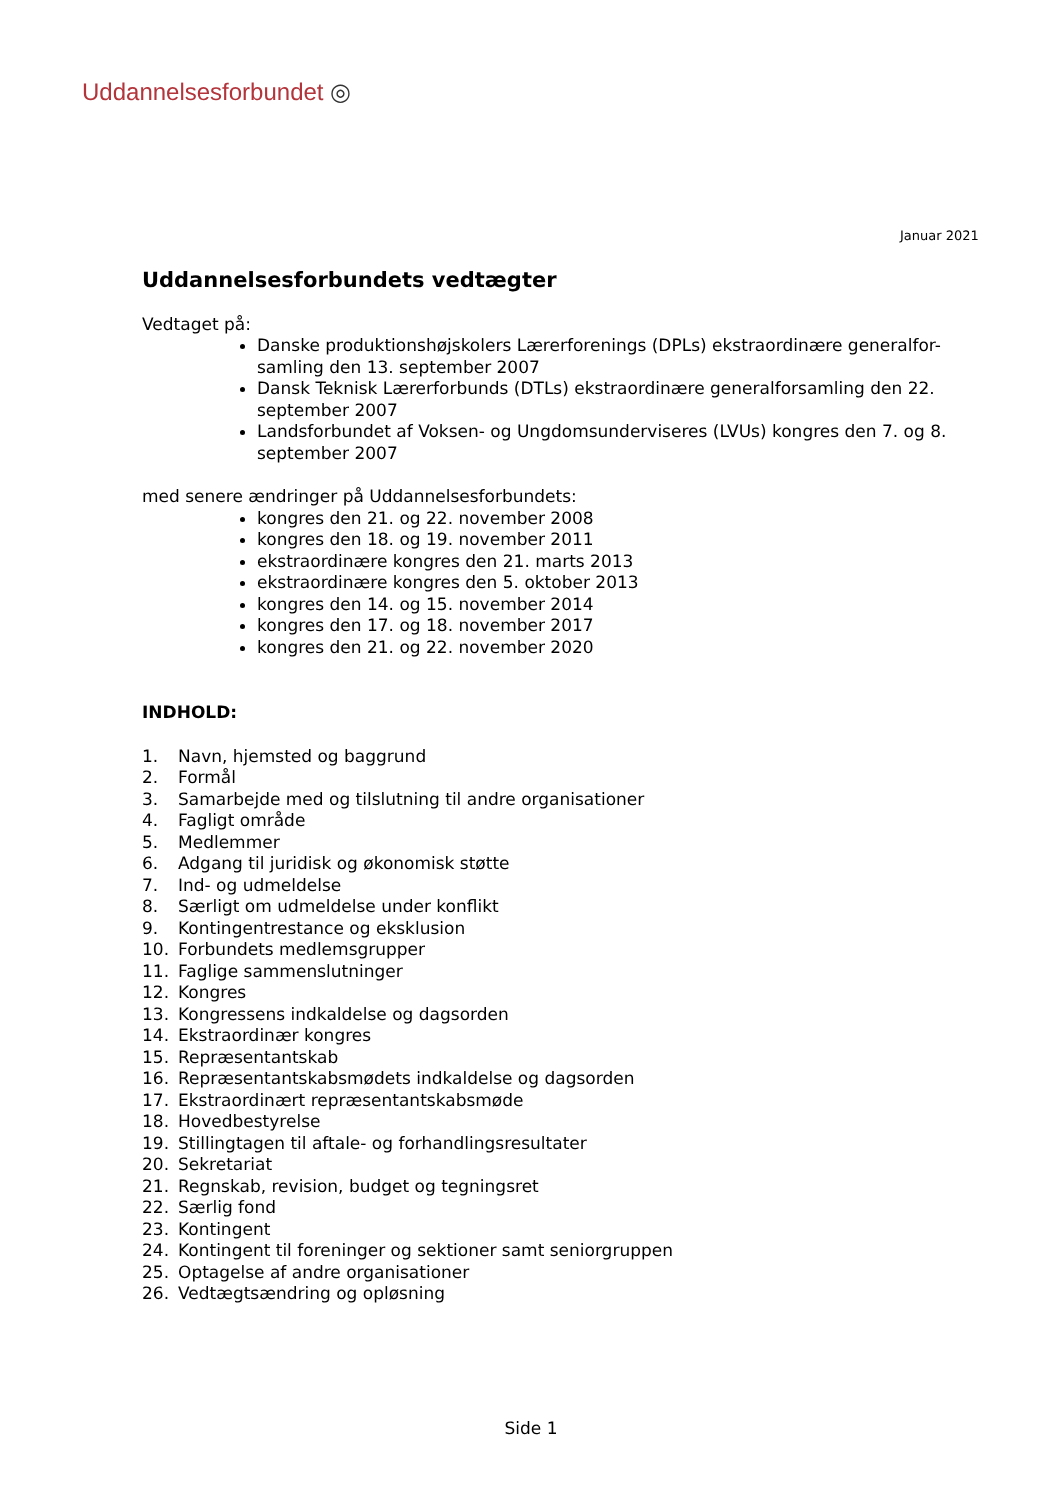Uddannelsesforbundet ◎
Januar 2021
Uddannelsesforbundets vedtægter
Vedtaget på:
Danske produktionshøjskolers Lærerforenings (DPLs) ekstraordinære generalfor-samling den 13. september 2007
Dansk Teknisk Lærerforbunds (DTLs) ekstraordinære generalforsamling den 22. september 2007
Landsforbundet af Voksen- og Ungdomsunderviseres (LVUs) kongres den 7. og 8. september 2007
med senere ændringer på Uddannelsesforbundets:
kongres den 21. og 22. november 2008
kongres den 18. og 19. november 2011
ekstraordinære kongres den 21. marts 2013
ekstraordinære kongres den 5. oktober 2013
kongres den 14. og 15. november 2014
kongres den 17. og 18. november 2017
kongres den 21. og 22. november 2020
INDHOLD:
1. Navn, hjemsted og baggrund
2. Formål
3. Samarbejde med og tilslutning til andre organisationer
4. Fagligt område
5. Medlemmer
6. Adgang til juridisk og økonomisk støtte
7. Ind- og udmeldelse
8. Særligt om udmeldelse under konflikt
9. Kontingentrestance og eksklusion
10. Forbundets medlemsgrupper
11. Faglige sammenslutninger
12. Kongres
13. Kongressens indkaldelse og dagsorden
14. Ekstraordinær kongres
15. Repræsentantskab
16. Repræsentantskabsmødets indkaldelse og dagsorden
17. Ekstraordinært repræsentantskabsmøde
18. Hovedbestyrelse
19. Stillingtagen til aftale- og forhandlingsresultater
20. Sekretariat
21. Regnskab, revision, budget og tegningsret
22. Særlig fond
23. Kontingent
24. Kontingent til foreninger og sektioner samt seniorgruppen
25. Optagelse af andre organisationer
26. Vedtægtsændring og opløsning
Side 1